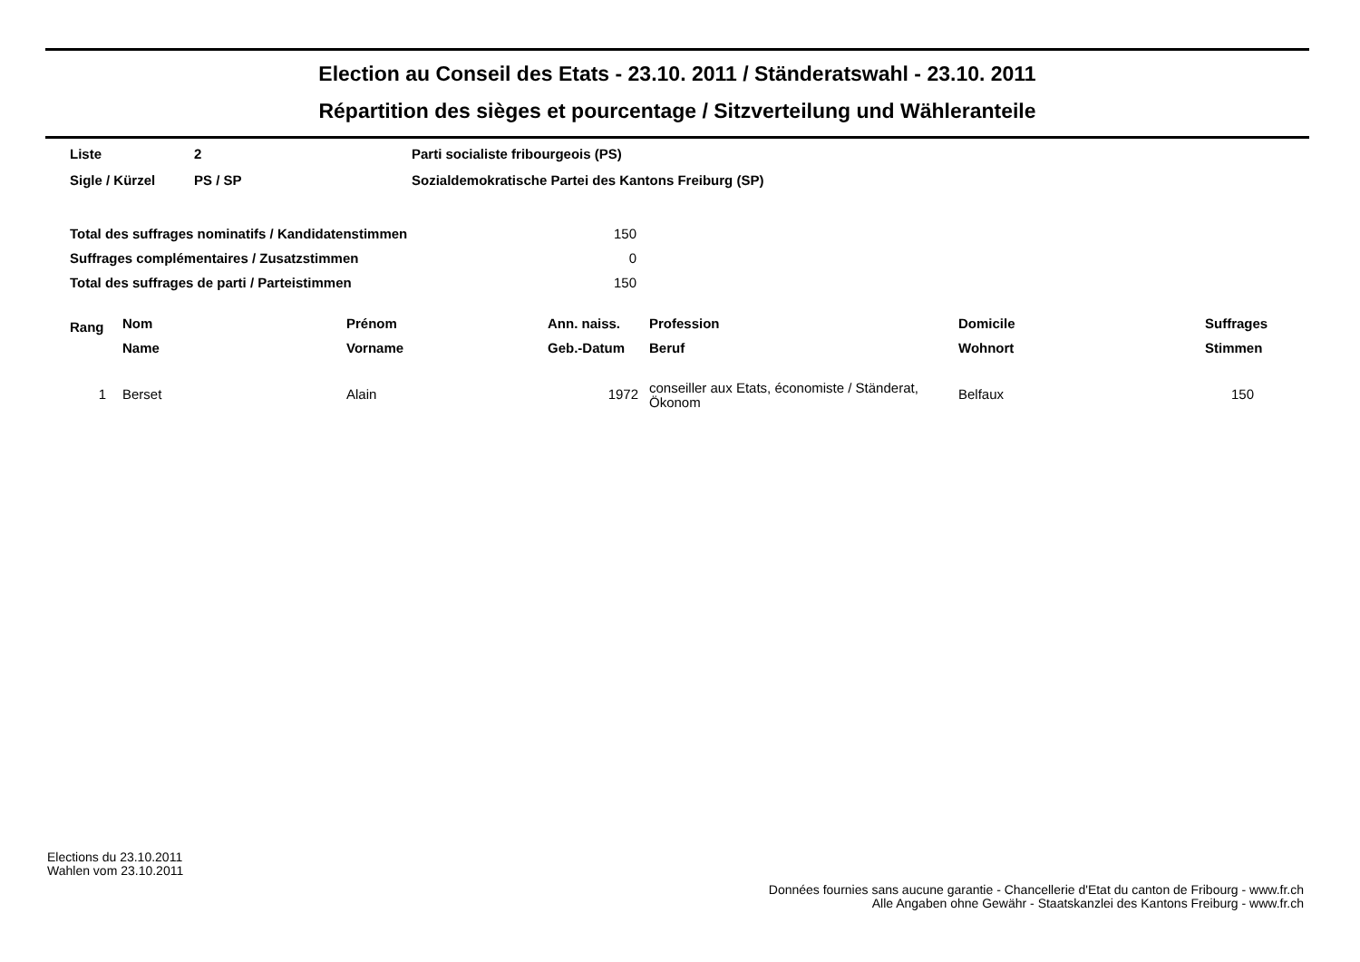Election au Conseil des Etats - 23.10. 2011 / Ständeratswahl - 23.10. 2011
Répartition des sièges et pourcentage / Sitzverteilung und Wähleranteile
| Liste | 2 | Parti socialiste fribourgeois (PS) |
| Sigle / Kürzel | PS / SP | Sozialdemokratische Partei des Kantons Freiburg (SP) |
| Total des suffrages nominatifs / Kandidatenstimmen | 150 |
| Suffrages complémentaires / Zusatzstimmen | 0 |
| Total des suffrages de parti / Parteistimmen | 150 |
| Rang | Nom | Prénom | Ann. naiss. | Profession | Domicile | Suffrages |
| --- | --- | --- | --- | --- | --- | --- |
| | Name | Vorname | Geb.-Datum | Beruf | Wohnort | Stimmen |
| 1 | Berset | Alain | 1972 | conseiller aux Etats, économiste / Ständerat, Ökonom | Belfaux | 150 |
Elections du 23.10.2011
Wahlen vom 23.10.2011
Données fournies sans aucune garantie - Chancellerie d'Etat du canton de Fribourg - www.fr.ch
Alle Angaben ohne Gewähr - Staatskanzlei des Kantons Freiburg - www.fr.ch